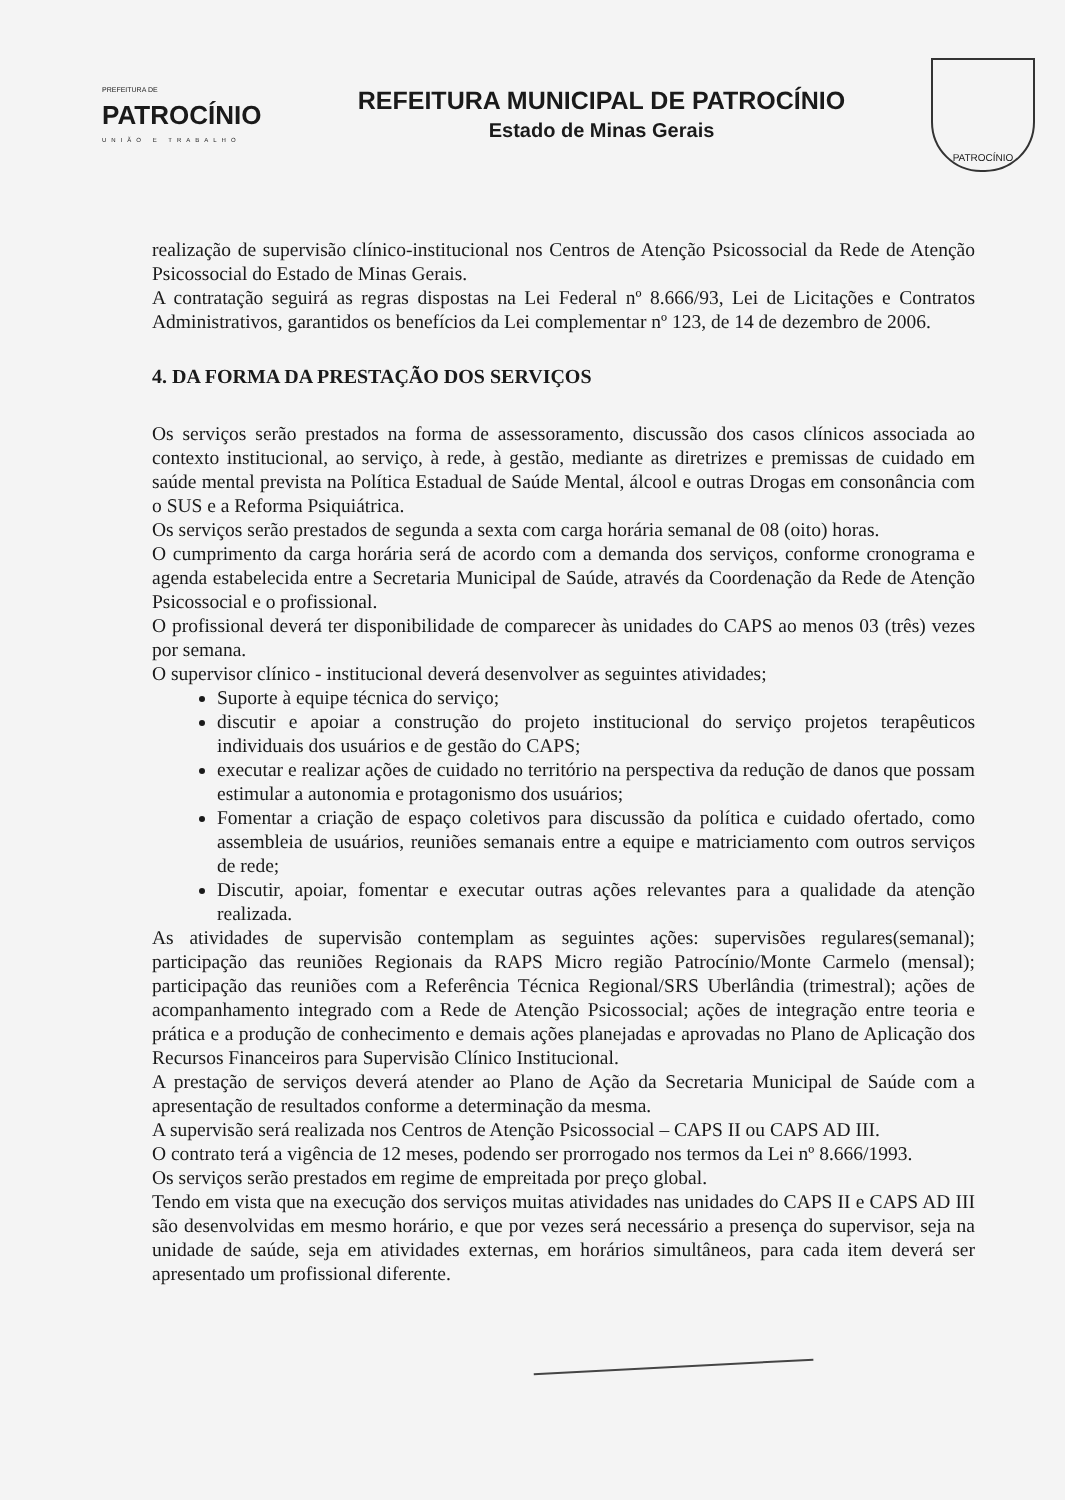PREFEITURA DE
PATROCÍNIO
UNIÃO E TRABALHO
REFEITURA MUNICIPAL DE PATROCÍNIO
Estado de Minas Gerais
PATROCÍNIO
realização de supervisão clínico-institucional nos Centros de Atenção Psicossocial da Rede de Atenção Psicossocial do Estado de Minas Gerais.
A contratação seguirá as regras dispostas na Lei Federal nº 8.666/93, Lei de Licitações e Contratos Administrativos, garantidos os benefícios da Lei complementar nº 123, de 14 de dezembro de 2006.
4. DA FORMA DA PRESTAÇÃO DOS SERVIÇOS
Os serviços serão prestados na forma de assessoramento, discussão dos casos clínicos associada ao contexto institucional, ao serviço, à rede, à gestão, mediante as diretrizes e premissas de cuidado em saúde mental prevista na Política Estadual de Saúde Mental, álcool e outras Drogas em consonância com o SUS e a Reforma Psiquiátrica.
Os serviços serão prestados de segunda a sexta com carga horária semanal de 08 (oito) horas.
O cumprimento da carga horária será de acordo com a demanda dos serviços, conforme cronograma e agenda estabelecida entre a Secretaria Municipal de Saúde, através da Coordenação da Rede de Atenção Psicossocial e o profissional.
O profissional deverá ter disponibilidade de comparecer às unidades do CAPS ao menos 03 (três) vezes por semana.
O supervisor clínico - institucional deverá desenvolver as seguintes atividades;
Suporte à equipe técnica do serviço;
discutir e apoiar a construção do projeto institucional do serviço projetos terapêuticos individuais dos usuários e de gestão do CAPS;
executar e realizar ações de cuidado no território na perspectiva da redução de danos que possam estimular a autonomia e protagonismo dos usuários;
Fomentar a criação de espaço coletivos para discussão da política e cuidado ofertado, como assembleia de usuários, reuniões semanais entre a equipe e matriciamento com outros serviços de rede;
Discutir, apoiar, fomentar e executar outras ações relevantes para a qualidade da atenção realizada.
As atividades de supervisão contemplam as seguintes ações: supervisões regulares(semanal); participação das reuniões Regionais da RAPS Micro região Patrocínio/Monte Carmelo (mensal); participação das reuniões com a Referência Técnica Regional/SRS Uberlândia (trimestral); ações de acompanhamento integrado com a Rede de Atenção Psicossocial; ações de integração entre teoria e prática e a produção de conhecimento e demais ações planejadas e aprovadas no Plano de Aplicação dos Recursos Financeiros para Supervisão Clínico Institucional.
A prestação de serviços deverá atender ao Plano de Ação da Secretaria Municipal de Saúde com a apresentação de resultados conforme a determinação da mesma.
A supervisão será realizada nos Centros de Atenção Psicossocial – CAPS II ou CAPS AD III.
O contrato terá a vigência de 12 meses, podendo ser prorrogado nos termos da Lei nº 8.666/1993.
Os serviços serão prestados em regime de empreitada por preço global.
Tendo em vista que na execução dos serviços muitas atividades nas unidades do CAPS II e CAPS AD III são desenvolvidas em mesmo horário, e que por vezes será necessário a presença do supervisor, seja na unidade de saúde, seja em atividades externas, em horários simultâneos, para cada item deverá ser apresentado um profissional diferente.